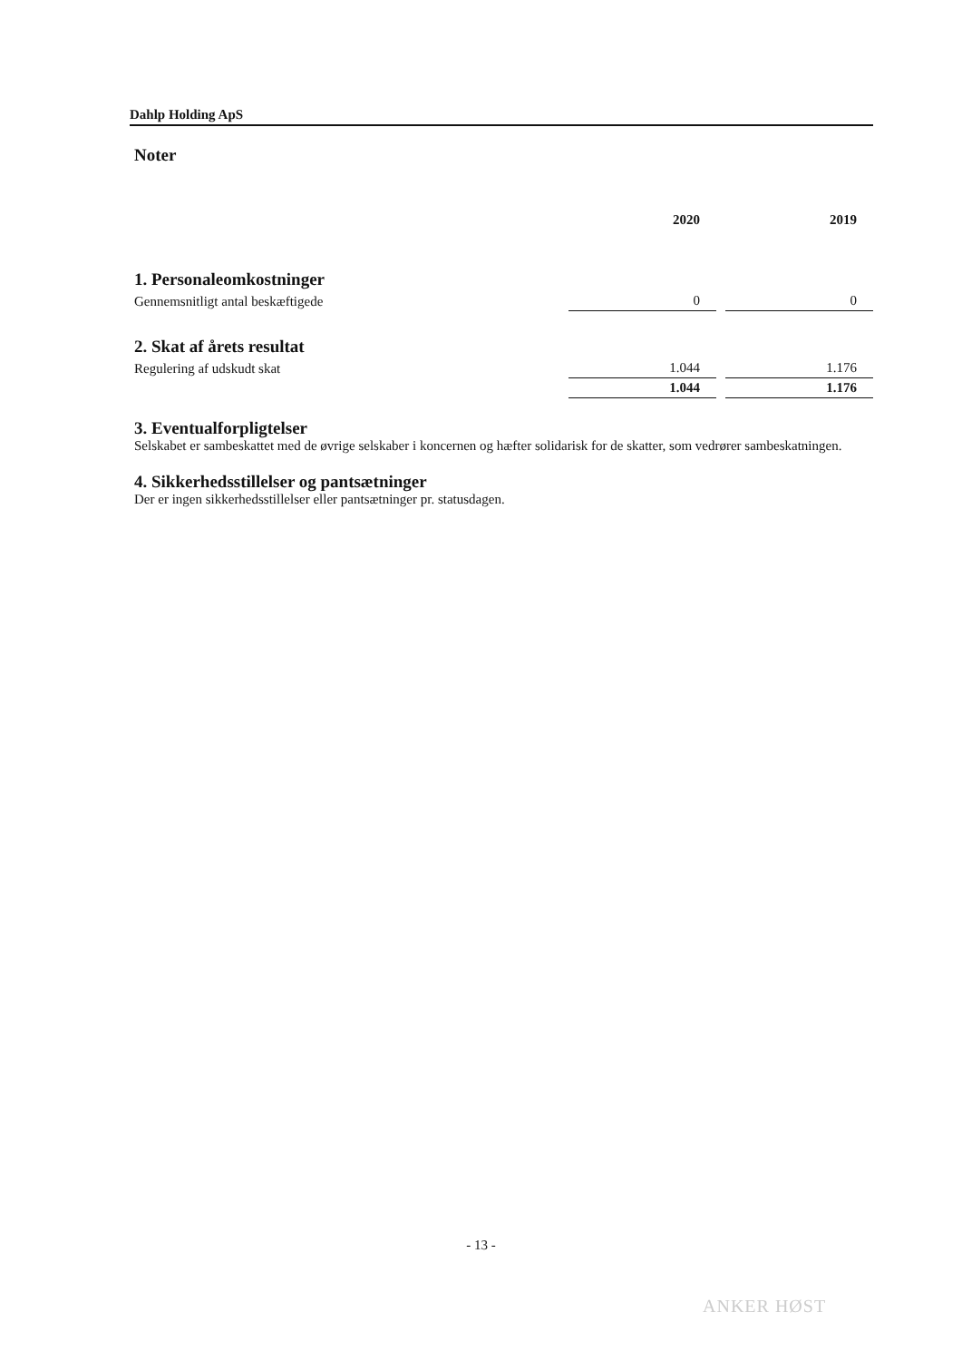Dahlp Holding ApS
Noter
| | 2020 | | 2019 |
| --- | --- | --- | --- |
| 1. Personaleomkostninger | | | |
| Gennemsnitligt antal beskæftigede | 0 | | 0 |
| 2. Skat af årets resultat | | | |
| Regulering af udskudt skat | 1.044 | | 1.176 |
| | 1.044 | | 1.176 |
3. Eventualforpligtelser
Selskabet er sambeskattet med de øvrige selskaber i koncernen og hæfter solidarisk for de skatter, som vedrører sambeskatningen.
4. Sikkerhedsstillelser og pantsætninger
Der er ingen sikkerhedsstillelser eller pantsætninger pr. statusdagen.
- 13 -
ANKER HØST